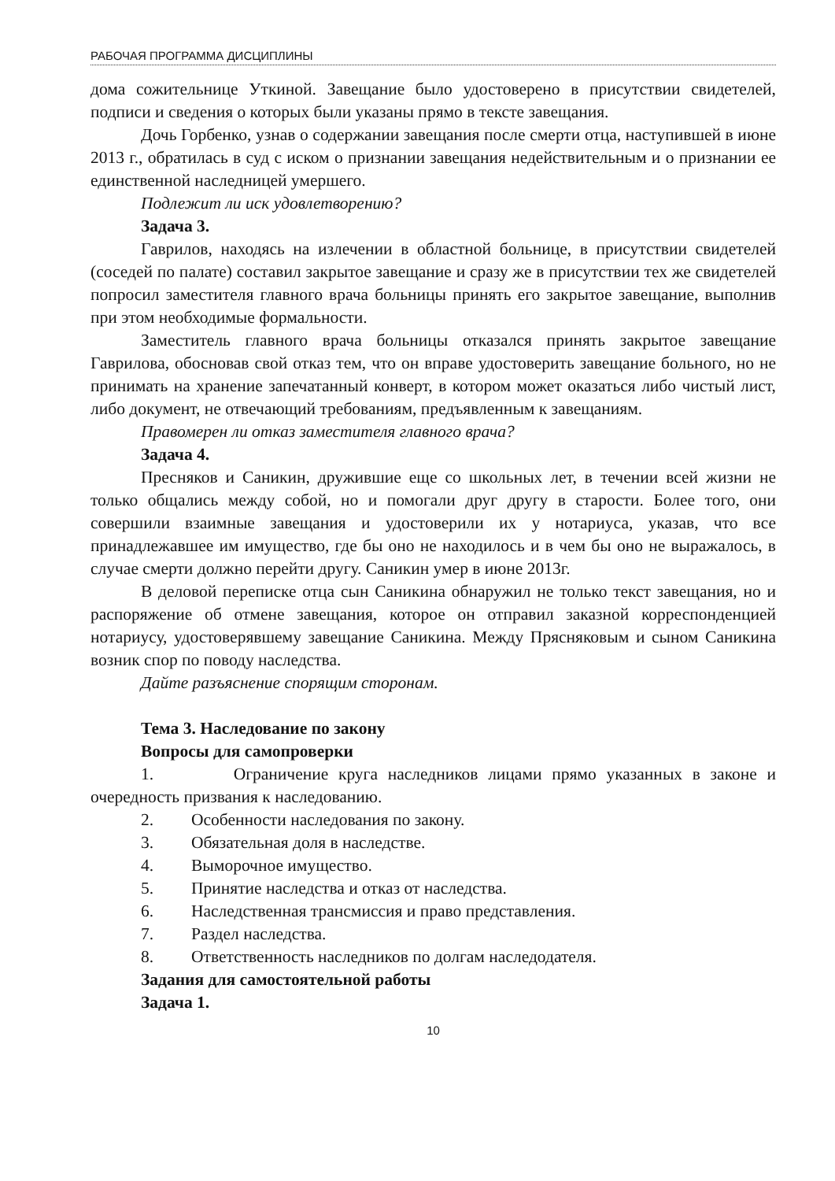РАБОЧАЯ ПРОГРАММА ДИСЦИПЛИНЫ
дома сожительнице Уткиной. Завещание было удостоверено в присутствии свидетелей, подписи и сведения о которых были указаны прямо в тексте завещания.
Дочь Горбенко, узнав о содержании завещания после смерти отца, наступившей в июне 2013 г., обратилась в суд с иском о признании завещания недействительным и о признании ее единственной наследницей умершего.
Подлежит ли иск удовлетворению?
Задача 3.
Гаврилов, находясь на излечении в областной больнице, в присутствии свидетелей (соседей по палате) составил закрытое завещание и сразу же в присутствии тех же свидетелей попросил заместителя главного врача больницы принять его закрытое завещание, выполнив при этом необходимые формальности.
Заместитель главного врача больницы отказался принять закрытое завещание Гаврилова, обосновав свой отказ тем, что он вправе удостоверить завещание больного, но не принимать на хранение запечатанный конверт, в котором может оказаться либо чистый лист, либо документ, не отвечающий требованиям, предъявленным к завещаниям.
Правомерен ли отказ заместителя главного врача?
Задача 4.
Пресняков и Саникин, дружившие еще со школьных лет, в течении всей жизни не только общались между собой, но и помогали друг другу в старости. Более того, они совершили взаимные завещания и удостоверили их у нотариуса, указав, что все принадлежавшее им имущество, где бы оно не находилось и в чем бы оно не выражалось, в случае смерти должно перейти другу. Саникин умер в июне 2013г.
В деловой переписке отца сын Саникина обнаружил не только текст завещания, но и распоряжение об отмене завещания, которое он отправил заказной корреспонденцией нотариусу, удостоверявшему завещание Саникина. Между Прясняковым и сыном Саникина возник спор по поводу наследства.
Дайте разъяснение спорящим сторонам.
Тема 3. Наследование по закону
Вопросы для самопроверки
1. Ограничение круга наследников лицами прямо указанных в законе и очередность призвания к наследованию.
2. Особенности наследования по закону.
3. Обязательная доля в наследстве.
4. Выморочное имущество.
5. Принятие наследства и отказ от наследства.
6. Наследственная трансмиссия и право представления.
7. Раздел наследства.
8. Ответственность наследников по долгам наследодателя.
Задания для самостоятельной работы
Задача 1.
10